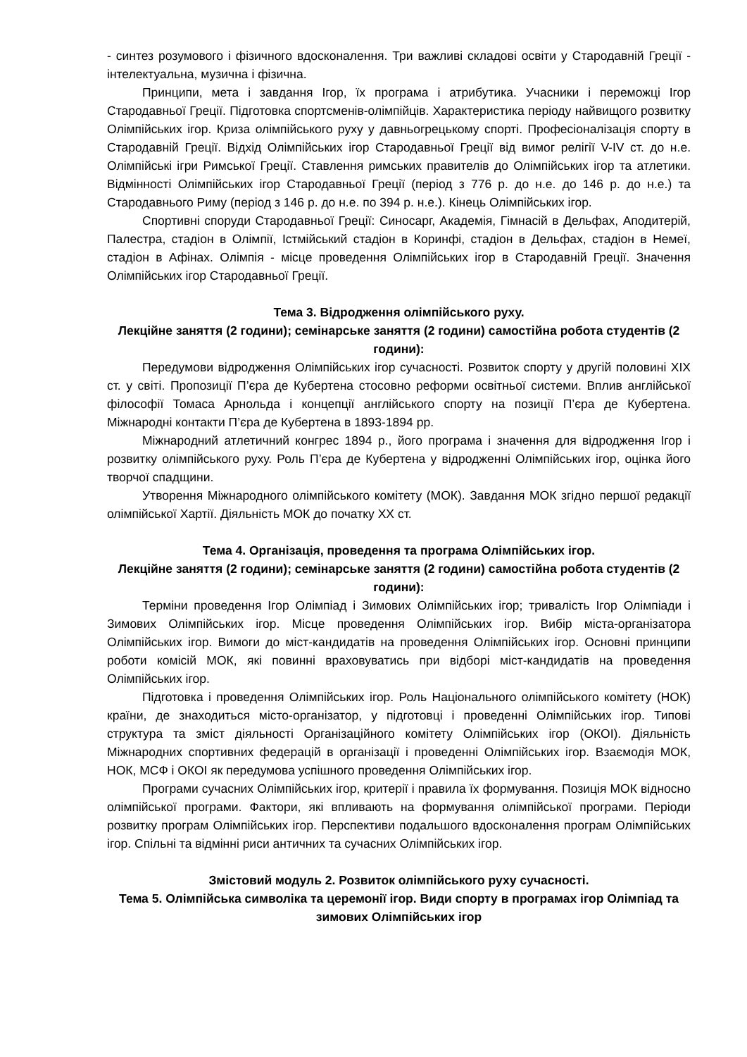- синтез розумового і фізичного вдосконалення. Три важливі складові освіти у Стародавній Греції - інтелектуальна, музична і фізична.
Принципи, мета і завдання Ігор, їх програма і атрибутика. Учасники і переможці Ігор Стародавньої Греції. Підготовка спортсменів-олімпійців. Характеристика періоду найвищого розвитку Олімпійських ігор. Криза олімпійського руху у давньогрецькому спорті. Професіоналізація спорту в Стародавній Греції. Відхід Олімпійських ігор Стародавньої Греції від вимог релігії V-IV ст. до н.е. Олімпійські ігри Римської Греції. Ставлення римських правителів до Олімпійських ігор та атлетики. Відмінності Олімпійських ігор Стародавньої Греції (період з 776 р. до н.е. до 146 р. до н.е.) та Стародавнього Риму (період з 146 р. до н.е. по 394 р. н.е.). Кінець Олімпійських ігор.
Спортивні споруди Стародавньої Греції: Синосарг, Академія, Гімнасій в Дельфах, Аподитерій, Палестра, стадіон в Олімпії, Істмійський стадіон в Коринфі, стадіон в Дельфах, стадіон в Немеї, стадіон в Афінах. Олімпія - місце проведення Олімпійських ігор в Стародавній Греції. Значення Олімпійських ігор Стародавньої Греції.
Тема 3. Відродження олімпійського руху.
Лекційне заняття (2 години); семінарське заняття (2 години) самостійна робота студентів (2 години):
Передумови відродження Олімпійських ігор сучасності. Розвиток спорту у другій половині XIX ст. у світі. Пропозиції П’єра де Кубертена стосовно реформи освітньої системи. Вплив англійської філософії Томаса Арнольда і концепції англійського спорту на позиції П’єра де Кубертена. Міжнародні контакти П’єра де Кубертена в 1893-1894 рр.
Міжнародний атлетичний конгрес 1894 р., його програма і значення для відродження Ігор і розвитку олімпійського руху. Роль П’єра де Кубертена у відродженні Олімпійських ігор, оцінка його творчої спадщини.
Утворення Міжнародного олімпійського комітету (МОК). Завдання МОК згідно першої редакції олімпійської Хартії. Діяльність МОК до початку XX ст.
Тема 4. Організація, проведення та програма Олімпійських ігор.
Лекційне заняття (2 години); семінарське заняття (2 години) самостійна робота студентів (2 години):
Терміни проведення Ігор Олімпіад і Зимових Олімпійських ігор; тривалість Ігор Олімпіади і Зимових Олімпійських ігор. Місце проведення Олімпійських ігор. Вибір міста-організатора Олімпійських ігор. Вимоги до міст-кандидатів на проведення Олімпійських ігор. Основні принципи роботи комісій МОК, які повинні враховуватись при відборі міст-кандидатів на проведення Олімпійських ігор.
Підготовка і проведення Олімпійських ігор. Роль Національного олімпійського комітету (НОК) країни, де знаходиться місто-організатор, у підготовці і проведенні Олімпійських ігор. Типові структура та зміст діяльності Організаційного комітету Олімпійських ігор (ОКОІ). Діяльність Міжнародних спортивних федерацій в організації і проведенні Олімпійських ігор. Взаємодія МОК, НОК, МСФ і ОКОІ як передумова успішного проведення Олімпійських ігор.
Програми сучасних Олімпійських ігор, критерії і правила їх формування. Позиція МОК відносно олімпійської програми. Фактори, які впливають на формування олімпійської програми. Періоди розвитку програм Олімпійських ігор. Перспективи подальшого вдосконалення програм Олімпійських ігор. Спільні та відмінні риси античних та сучасних Олімпійських ігор.
Змістовий модуль 2. Розвиток олімпійського руху сучасності.
Тема 5. Олімпійська символіка та церемонії ігор. Види спорту в програмах ігор Олімпіад та зимових Олімпійських ігор